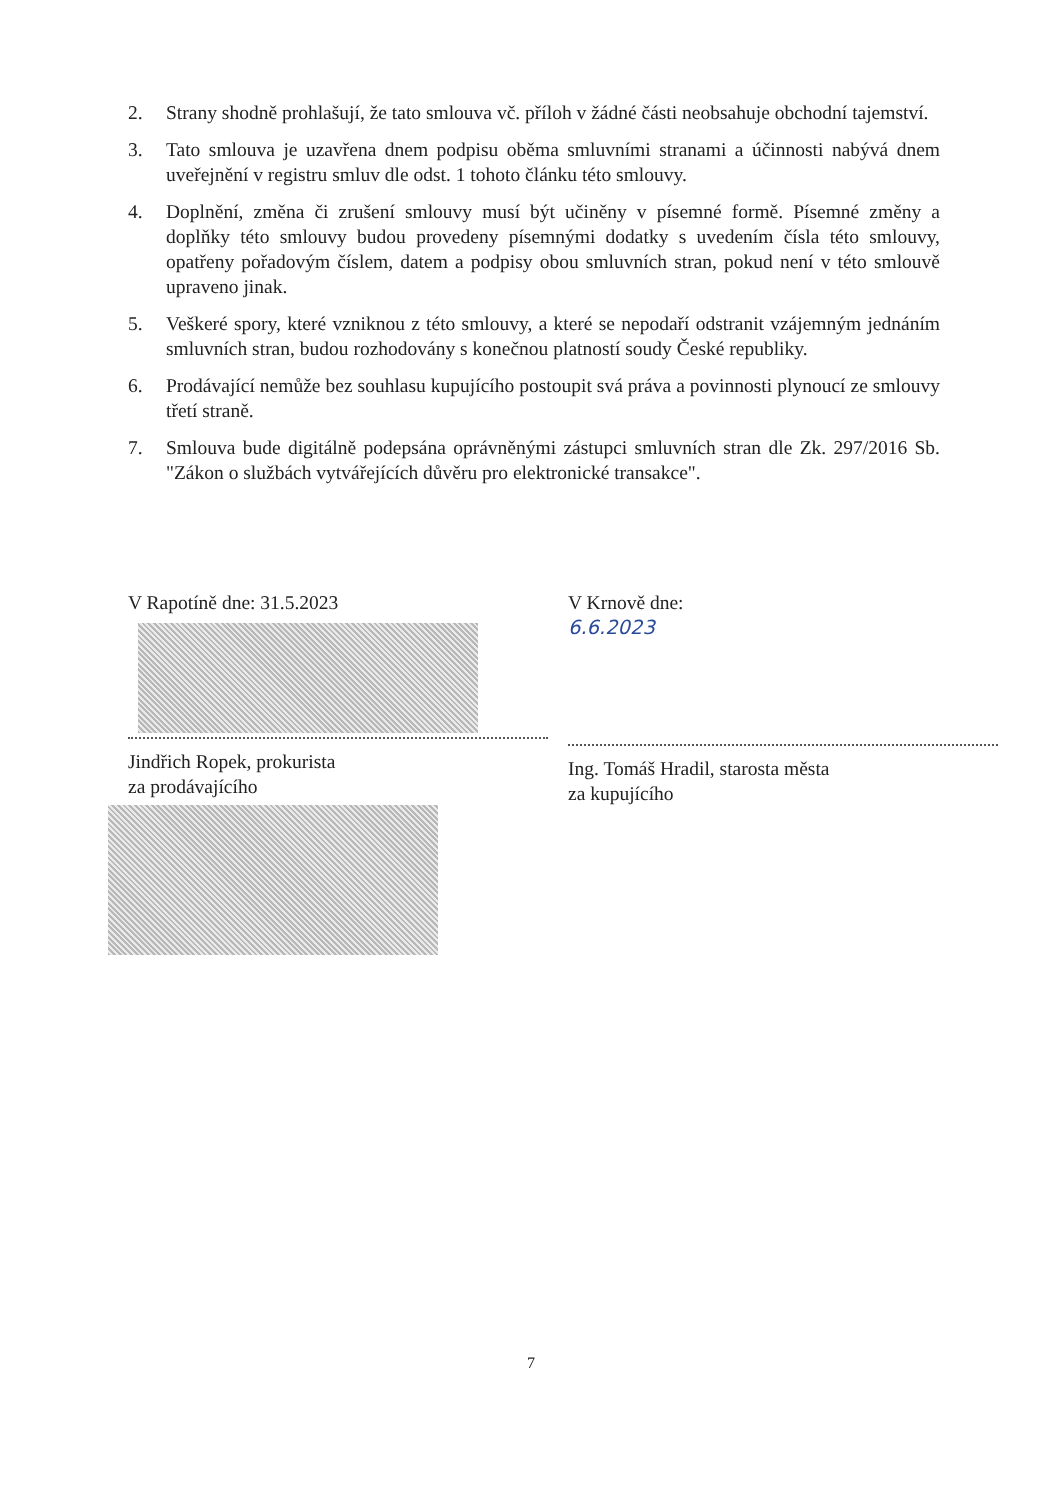2. Strany shodně prohlašují, že tato smlouva vč. příloh v žádné části neobsahuje obchodní tajemství.
3. Tato smlouva je uzavřena dnem podpisu oběma smluvními stranami a účinnosti nabývá dnem uveřejnění v registru smluv dle odst. 1 tohoto článku této smlouvy.
4. Doplnění, změna či zrušení smlouvy musí být učiněny v písemné formě. Písemné změny a doplňky této smlouvy budou provedeny písemnými dodatky s uvedením čísla této smlouvy, opatřeny pořadovým číslem, datem a podpisy obou smluvních stran, pokud není v této smlouvě upraveno jinak.
5. Veškeré spory, které vzniknou z této smlouvy, a které se nepodaří odstranit vzájemným jednáním smluvních stran, budou rozhodovány s konečnou platností soudy České republiky.
6. Prodávající nemůže bez souhlasu kupujícího postoupit svá práva a povinnosti plynoucí ze smlouvy třetí straně.
7. Smlouva bude digitálně podepsána oprávněnými zástupci smluvních stran dle Zk. 297/2016 Sb. "Zákon o službách vytvářejících důvěru pro elektronické transakce".
V Rapotíně dne: 31.5.2023
Jindřich Ropek, prokurista
za prodávajícího
V Krnově dne:
6.6.2023
Ing. Tomáš Hradil, starosta města
za kupujícího
7